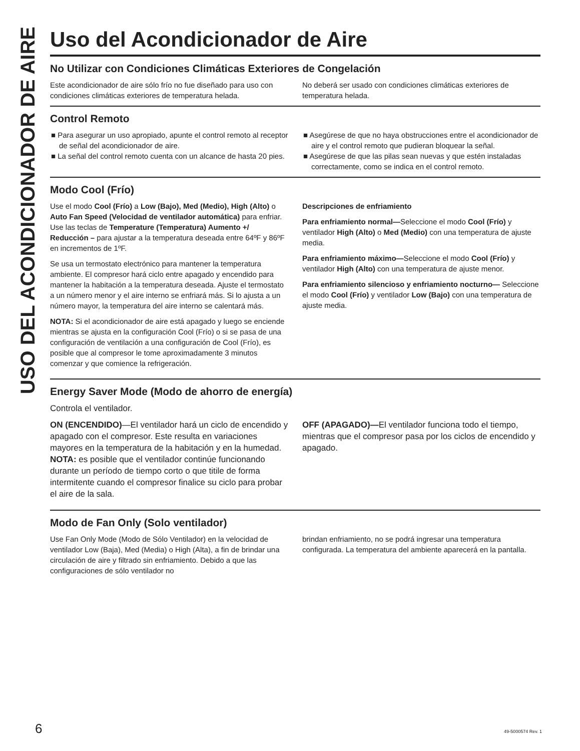USO DEL ACONDICIONADOR DE AIRE
Uso del Acondicionador de Aire
No Utilizar con Condiciones Climáticas Exteriores de Congelación
Este acondicionador de aire sólo frío no fue diseñado para uso con condiciones climáticas exteriores de temperatura helada.
No deberá ser usado con condiciones climáticas exteriores de temperatura helada.
Control Remoto
■ Para asegurar un uso apropiado, apunte el control remoto al receptor de señal del acondicionador de aire.
■ La señal del control remoto cuenta con un alcance de hasta 20 pies.
■ Asegúrese de que no haya obstrucciones entre el acondicionador de aire y el control remoto que pudieran bloquear la señal.
■ Asegúrese de que las pilas sean nuevas y que estén instaladas correctamente, como se indica en el control remoto.
Modo Cool (Frío)
Use el modo Cool (Frío) a Low (Bajo), Med (Medio), High (Alto) o Auto Fan Speed (Velocidad de ventilador automática) para enfriar. Use las teclas de Temperature (Temperatura) Aumento +/ Reducción – para ajustar a la temperatura deseada entre 64ºF y 86ºF en incrementos de 1ºF.
Se usa un termostato electrónico para mantener la temperatura ambiente. El compresor hará ciclo entre apagado y encendido para mantener la habitación a la temperatura deseada. Ajuste el termostato a un número menor y el aire interno se enfriará más. Si lo ajusta a un número mayor, la temperatura del aire interno se calentará más.
NOTA: Si el acondicionador de aire está apagado y luego se enciende mientras se ajusta en la configuración Cool (Frío) o si se pasa de una configuración de ventilación a una configuración de Cool (Frío), es posible que al compresor le tome aproximadamente 3 minutos comenzar y que comience la refrigeración.
Descripciones de enfriamiento
Para enfriamiento normal—Seleccione el modo Cool (Frío) y ventilador High (Alto) o Med (Medio) con una temperatura de ajuste media.
Para enfriamiento máximo—Seleccione el modo Cool (Frío) y ventilador High (Alto) con una temperatura de ajuste menor.
Para enfriamiento silencioso y enfriamiento nocturno— Seleccione el modo Cool (Frío) y ventilador Low (Bajo) con una temperatura de ajuste media.
Energy Saver Mode (Modo de ahorro de energía)
Controla el ventilador.
ON (ENCENDIDO)—El ventilador hará un ciclo de encendido y apagado con el compresor. Este resulta en variaciones mayores en la temperatura de la habitación y en la humedad. NOTA: es posible que el ventilador continúe funcionando durante un período de tiempo corto o que titile de forma intermitente cuando el compresor finalice su ciclo para probar el aire de la sala.
OFF (APAGADO)—El ventilador funciona todo el tiempo, mientras que el compresor pasa por los ciclos de encendido y apagado.
Modo de Fan Only (Solo ventilador)
Use Fan Only Mode (Modo de Sólo Ventilador) en la velocidad de ventilador Low (Baja), Med (Media) o High (Alta), a fin de brindar una circulación de aire y filtrado sin enfriamiento. Debido a que las configuraciones de sólo ventilador no
brindan enfriamiento, no se podrá ingresar una temperatura configurada. La temperatura del ambiente aparecerá en la pantalla.
6 49-5000574 Rev. 1